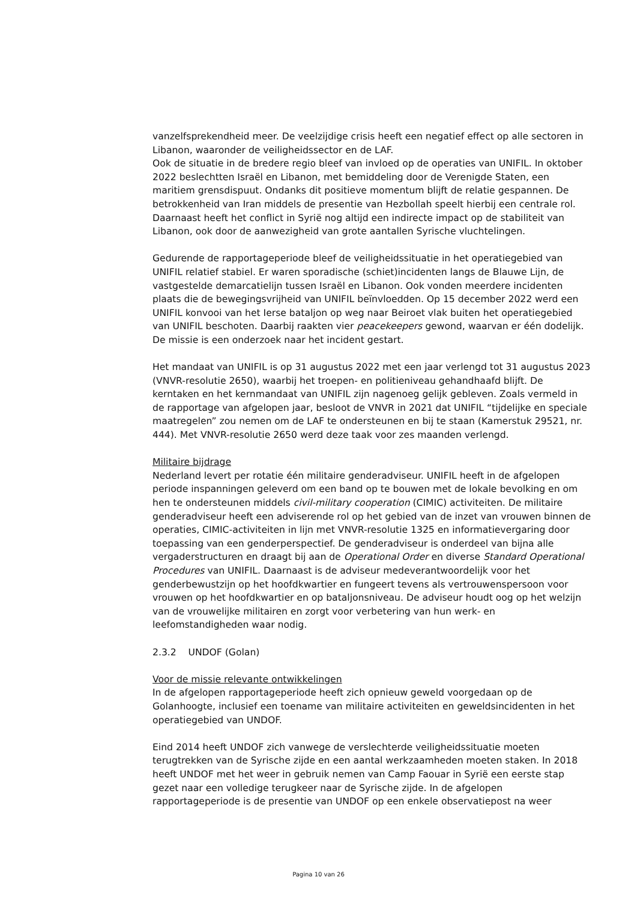vanzelfsprekendheid meer. De veelzijdige crisis heeft een negatief effect op alle sectoren in Libanon, waaronder de veiligheidssector en de LAF.
Ook de situatie in de bredere regio bleef van invloed op de operaties van UNIFIL. In oktober 2022 beslechtten Israël en Libanon, met bemiddeling door de Verenigde Staten, een maritiem grensdispuut. Ondanks dit positieve momentum blijft de relatie gespannen. De betrokkenheid van Iran middels de presentie van Hezbollah speelt hierbij een centrale rol. Daarnaast heeft het conflict in Syrië nog altijd een indirecte impact op de stabiliteit van Libanon, ook door de aanwezigheid van grote aantallen Syrische vluchtelingen.
Gedurende de rapportageperiode bleef de veiligheidssituatie in het operatiegebied van UNIFIL relatief stabiel. Er waren sporadische (schiet)incidenten langs de Blauwe Lijn, de vastgestelde demarcatielijn tussen Israël en Libanon. Ook vonden meerdere incidenten plaats die de bewegingsvrijheid van UNIFIL beïnvloedden. Op 15 december 2022 werd een UNIFIL konvooi van het Ierse bataljon op weg naar Beiroet vlak buiten het operatiegebied van UNIFIL beschoten. Daarbij raakten vier peacekeepers gewond, waarvan er één dodelijk. De missie is een onderzoek naar het incident gestart.
Het mandaat van UNIFIL is op 31 augustus 2022 met een jaar verlengd tot 31 augustus 2023 (VNVR-resolutie 2650), waarbij het troepen- en politieniveau gehandhaafd blijft. De kerntaken en het kernmandaat van UNIFIL zijn nagenoeg gelijk gebleven. Zoals vermeld in de rapportage van afgelopen jaar, besloot de VNVR in 2021 dat UNIFIL “tijdelijke en speciale maatregelen” zou nemen om de LAF te ondersteunen en bij te staan (Kamerstuk 29521, nr. 444). Met VNVR-resolutie 2650 werd deze taak voor zes maanden verlengd.
Militaire bijdrage
Nederland levert per rotatie één militaire genderadviseur. UNIFIL heeft in de afgelopen periode inspanningen geleverd om een band op te bouwen met de lokale bevolking en om hen te ondersteunen middels civil-military cooperation (CIMIC) activiteiten. De militaire genderadviseur heeft een adviserende rol op het gebied van de inzet van vrouwen binnen de operaties, CIMIC-activiteiten in lijn met VNVR-resolutie 1325 en informatievergaring door toepassing van een genderperspectief. De genderadviseur is onderdeel van bijna alle vergaderstructuren en draagt bij aan de Operational Order en diverse Standard Operational Procedures van UNIFIL. Daarnaast is de adviseur medeverantwoordelijk voor het genderbewustzijn op het hoofdkwartier en fungeert tevens als vertrouwenspersoon voor vrouwen op het hoofdkwartier en op bataljonsniveau. De adviseur houdt oog op het welzijn van de vrouwelijke militairen en zorgt voor verbetering van hun werk- en leefomstandigheden waar nodig.
2.3.2 UNDOF (Golan)
Voor de missie relevante ontwikkelingen
In de afgelopen rapportageperiode heeft zich opnieuw geweld voorgedaan op de Golanhoogte, inclusief een toename van militaire activiteiten en geweldsincidenten in het operatiegebied van UNDOF.
Eind 2014 heeft UNDOF zich vanwege de verslechterde veiligheidssituatie moeten terugtrekken van de Syrische zijde en een aantal werkzaamheden moeten staken. In 2018 heeft UNDOF met het weer in gebruik nemen van Camp Faouar in Syrië een eerste stap gezet naar een volledige terugkeer naar de Syrische zijde. In de afgelopen rapportageperiode is de presentie van UNDOF op een enkele observatiepost na weer
Pagina 10 van 26